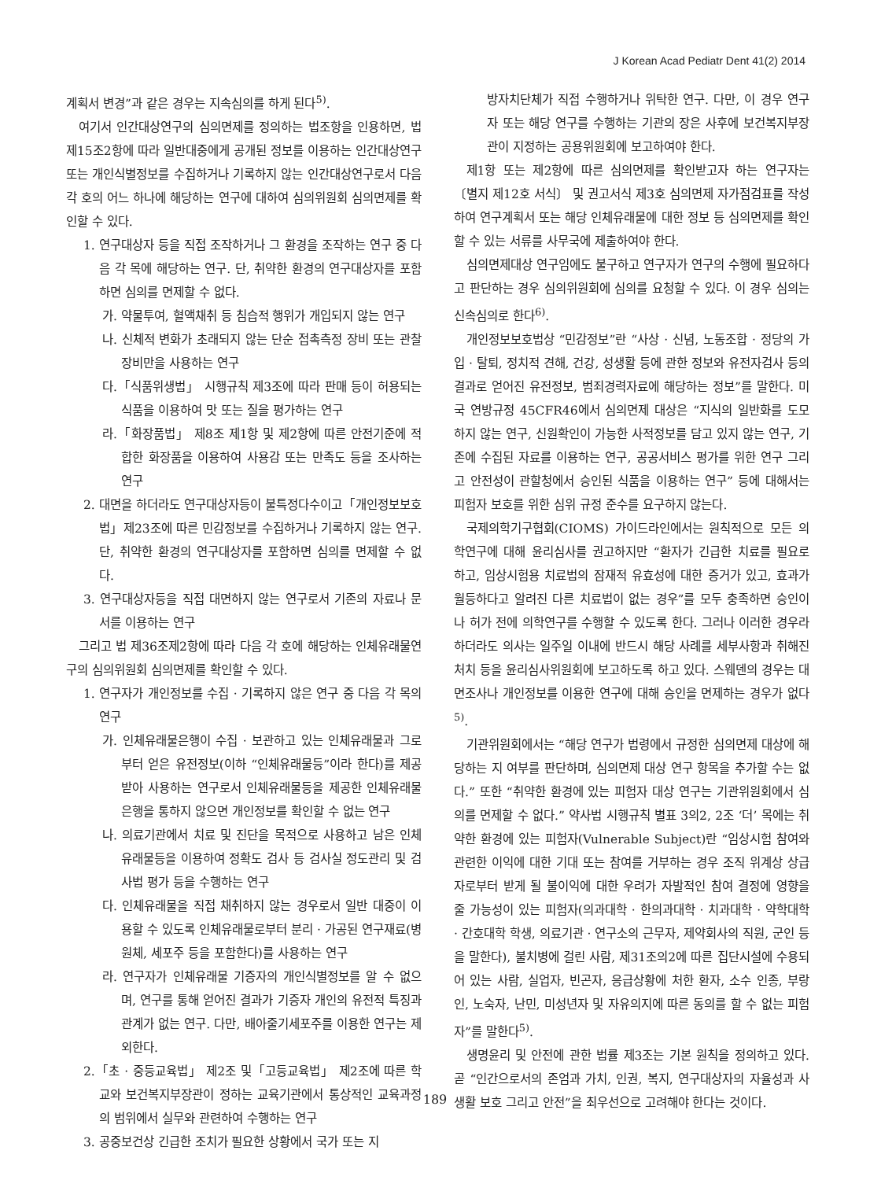J Korean Acad Pediatr Dent 41(2) 2014
계획서 변경”과 같은 경우는 지속심의를 하게 된다<sup>5)</sup>.
여기서 인간대상연구의 심의면제를 정의하는 법조항을 인용하면, 법 제15조2항에 따라 일반대중에게 공개된 정보를 이용하는 인간대상연구 또는 개인식별정보를 수집하거나 기록하지 않는 인간대상연구로서 다음 각 호의 어느 하나에 해당하는 연구에 대하여 심의위원회 심의면제를 확인할 수 있다.
1. 연구대상자 등을 직접 조작하거나 그 환경을 조작하는 연구 중 다음 각 목에 해당하는 연구. 단, 취약한 환경의 연구대상자를 포함하면 심의를 면제할 수 없다.
가. 약물투여, 혈액채취 등 침습적 행위가 개입되지 않는 연구
나. 신체적 변화가 초래되지 않는 단순 접촉측정 장비 또는 관찰장비만을 사용하는 연구
다.「식품위생법」 시행규칙 제3조에 따라 판매 등이 허용되는 식품을 이용하여 맛 또는 질을 평가하는 연구
라.「화장품법」 제8조 제1항 및 제2항에 따른 안전기준에 적합한 화장품을 이용하여 사용감 또는 만족도 등을 조사하는 연구
2. 대면을 하더라도 연구대상자등이 불특정다수이고「개인정보보호법」제23조에 따른 민감정보를 수집하거나 기록하지 않는 연구. 단, 취약한 환경의 연구대상자를 포함하면 심의를 면제할 수 없다.
3. 연구대상자등을 직접 대면하지 않는 연구로서 기존의 자료나 문서를 이용하는 연구
그리고 법 제36조제2항에 따라 다음 각 호에 해당하는 인체유래물연구의 심의위원회 심의면제를 확인할 수 있다.
1. 연구자가 개인정보를 수집 · 기록하지 않은 연구 중 다음 각 목의 연구
가. 인체유래물은행이 수집 · 보관하고 있는 인체유래물과 그로부터 얻은 유전정보(이하 “인체유래물등”이라 한다)를 제공받아 사용하는 연구로서 인체유래물등을 제공한 인체유래물은행을 통하지 않으면 개인정보를 확인할 수 없는 연구
나. 의료기관에서 치료 및 진단을 목적으로 사용하고 남은 인체유래물등을 이용하여 정확도 검사 등 검사실 정도관리 및 검사법 평가 등을 수행하는 연구
다. 인체유래물을 직접 채취하지 않는 경우로서 일반 대중이 이용할 수 있도록 인체유래물로부터 분리 · 가공된 연구재료(병원체, 세포주 등을 포함한다)를 사용하는 연구
라. 연구자가 인체유래물 기증자의 개인식별정보를 알 수 없으며, 연구를 통해 얻어진 결과가 기증자 개인의 유전적 특징과 관계가 없는 연구. 다만, 배아줄기세포주를 이용한 연구는 제외한다.
2.「초 · 중등교육법」 제2조 및「고등교육법」 제2조에 따른 학교와 보건복지부장관이 정하는 교육기관에서 통상적인 교육과정의 범위에서 실무와 관련하여 수행하는 연구
3. 공중보건상 긴급한 조치가 필요한 상황에서 국가 또는 지
방자치단체가 직접 수행하거나 위탁한 연구. 다만, 이 경우 연구자 또는 해당 연구를 수행하는 기관의 장은 사후에 보건복지부장관이 지정하는 공용위원회에 보고하여야 한다.
제1항 또는 제2항에 따른 심의면제를 확인받고자 하는 연구자는 〔별지 제12호 서식〕 및 권고서식 제3호 심의면제 자가점검표를 작성하여 연구계획서 또는 해당 인체유래물에 대한 정보 등 심의면제를 확인할 수 있는 서류를 사무국에 제출하여야 한다.
심의면제대상 연구임에도 불구하고 연구자가 연구의 수행에 필요하다고 판단하는 경우 심의위원회에 심의를 요청할 수 있다. 이 경우 심의는 신속심의로 한다<sup>6)</sup>.
개인정보보호법상 “민감정보”란 “사상 · 신념, 노동조합 · 정당의 가입 · 탈퇴, 정치적 견해, 건강, 성생활 등에 관한 정보와 유전자검사 등의 결과로 얻어진 유전정보, 범죄경력자료에 해당하는 정보”를 말한다. 미국 연방규정 45CFR46에서 심의면제 대상은 “지식의 일반화를 도모하지 않는 연구, 신원확인이 가능한 사적정보를 담고 있지 않는 연구, 기존에 수집된 자료를 이용하는 연구, 공공서비스 평가를 위한 연구 그리고 안전성이 관할청에서 승인된 식품을 이용하는 연구” 등에 대해서는 피험자 보호를 위한 심위 규정 준수를 요구하지 않는다.
국제의학기구협회(CIOMS) 가이드라인에서는 원칙적으로 모든 의학연구에 대해 윤리심사를 권고하지만 “환자가 긴급한 치료를 필요로 하고, 임상시험용 치료법의 잠재적 유효성에 대한 증거가 있고, 효과가 월등하다고 알려진 다른 치료법이 없는 경우”를 모두 충족하면 승인이나 허가 전에 의학연구를 수행할 수 있도록 한다. 그러나 이러한 경우라 하더라도 의사는 일주일 이내에 반드시 해당 사례를 세부사항과 취해진 처치 등을 윤리심사위원회에 보고하도록 하고 있다. 스웨덴의 경우는 대면조사나 개인정보를 이용한 연구에 대해 승인을 면제하는 경우가 없다<sup>5)</sup>.
기관위원회에서는 “해당 연구가 법령에서 규정한 심의면제 대상에 해당하는 지 여부를 판단하며, 심의면제 대상 연구 항목을 추가할 수는 없다.” 또한 “취약한 환경에 있는 피험자 대상 연구는 기관위원회에서 심의를 면제할 수 없다.” 약사법 시행규칙 별표 3의2, 2조 ‘더’ 목에는 취약한 환경에 있는 피험자(Vulnerable Subject)란 “임상시험 참여와 관련한 이익에 대한 기대 또는 참여를 거부하는 경우 조직 위계상 상급자로부터 받게 될 불이익에 대한 우려가 자발적인 참여 결정에 영향을 줄 가능성이 있는 피험자(의과대학 · 한의과대학 · 치과대학 · 약학대학 · 간호대학 학생, 의료기관 · 연구소의 근무자, 제약회사의 직원, 군인 등을 말한다), 불치병에 걸린 사람, 제31조의2에 따른 집단시설에 수용되어 있는 사람, 실업자, 빈곤자, 응급상황에 처한 환자, 소수 인종, 부랑인, 노숙자, 난민, 미성년자 및 자유의지에 따른 동의를 할 수 없는 피험자”를 말한다<sup>5)</sup>.
생명윤리 및 안전에 관한 법률 제3조는 기본 원칙을 정의하고 있다. 곧 “인간으로서의 존엄과 가치, 인권, 복지, 연구대상자의 자율성과 사생활 보호 그리고 안전”을 최우선으로 고려해야 한다는 것이다.
189